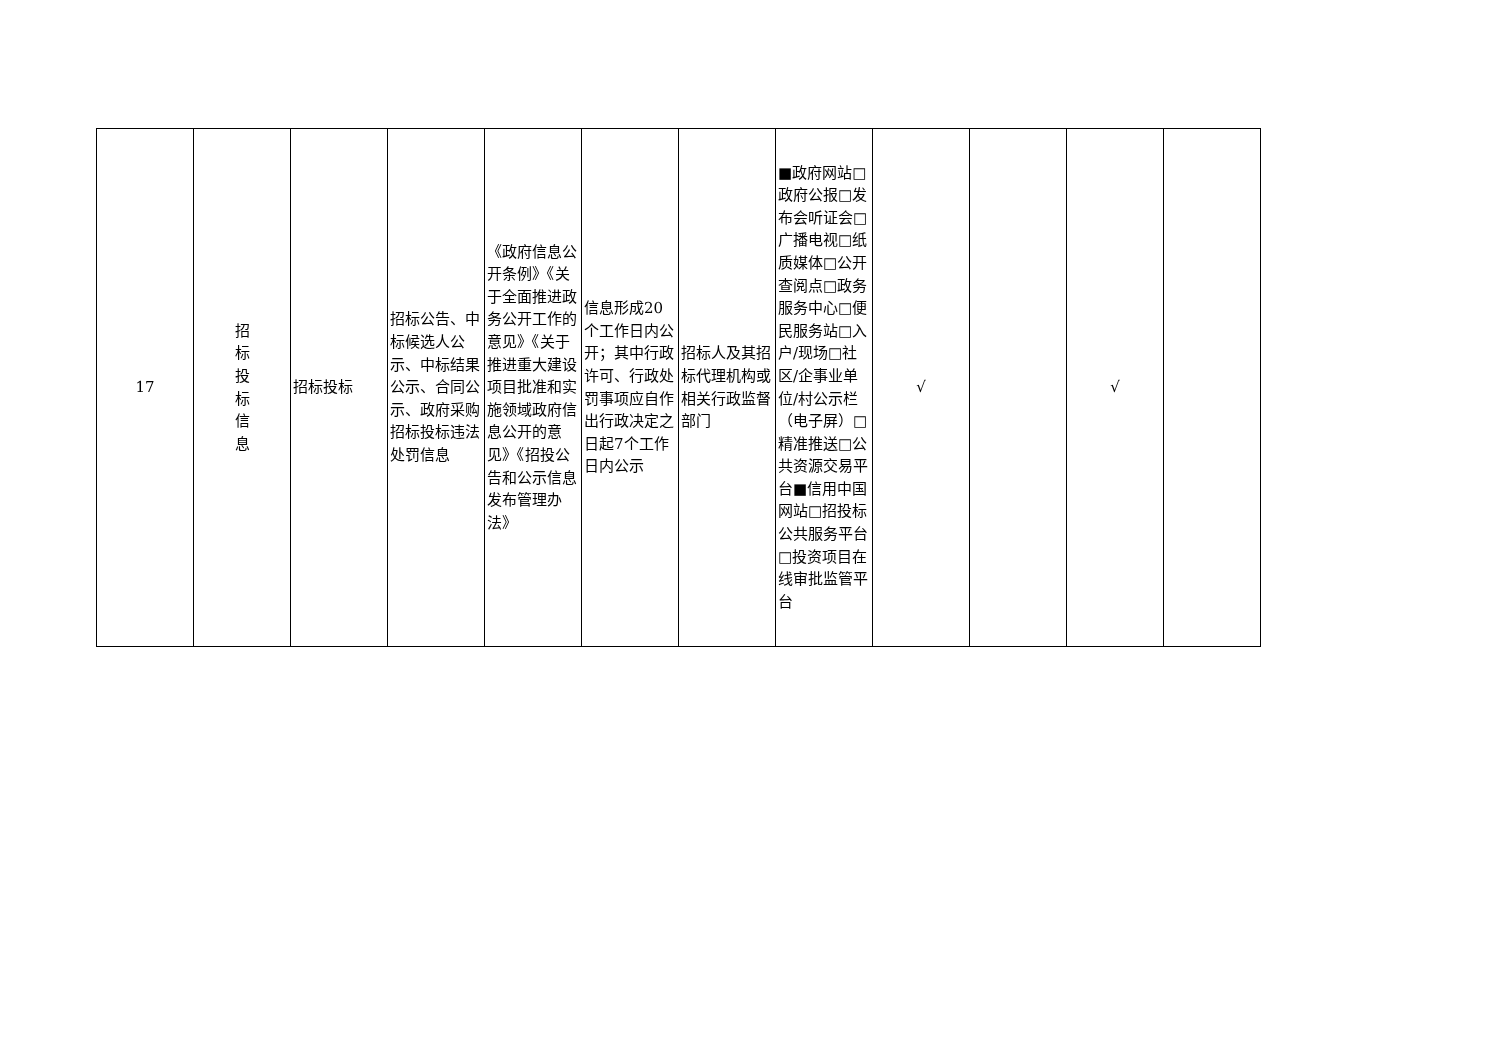| 17 | 招 标 投 标 信 息 | 招标投标 | 招标公告、中标候选人公示、中标结果公示、合同公示、政府采购招标投标违法处罚信息 | 《政府信息公开条例》《关于全面推进政务公开工作的意见》《关于推进重大建设项目批准和实施领域政府信息公开的意见》《招投公告和公示信息发布管理办法》 | 信息形成20个工作日内公开；其中行政许可、行政处罚事项应自作出行政决定之日起7个工作日内公示 | 招标人及其招标代理机构或相关行政监督部门 | ■政府网站□政府公报□发布会听证会□广播电视□纸质媒体□公开查阅点□政务服务中心□便民服务站□入户/现场□社区/企事业单位/村公示栏（电子屏）□精准推送□公共资源交易平台■信用中国网站□招投标公共服务平台□投资项目在线审批监管平台 | √ | | √ | |